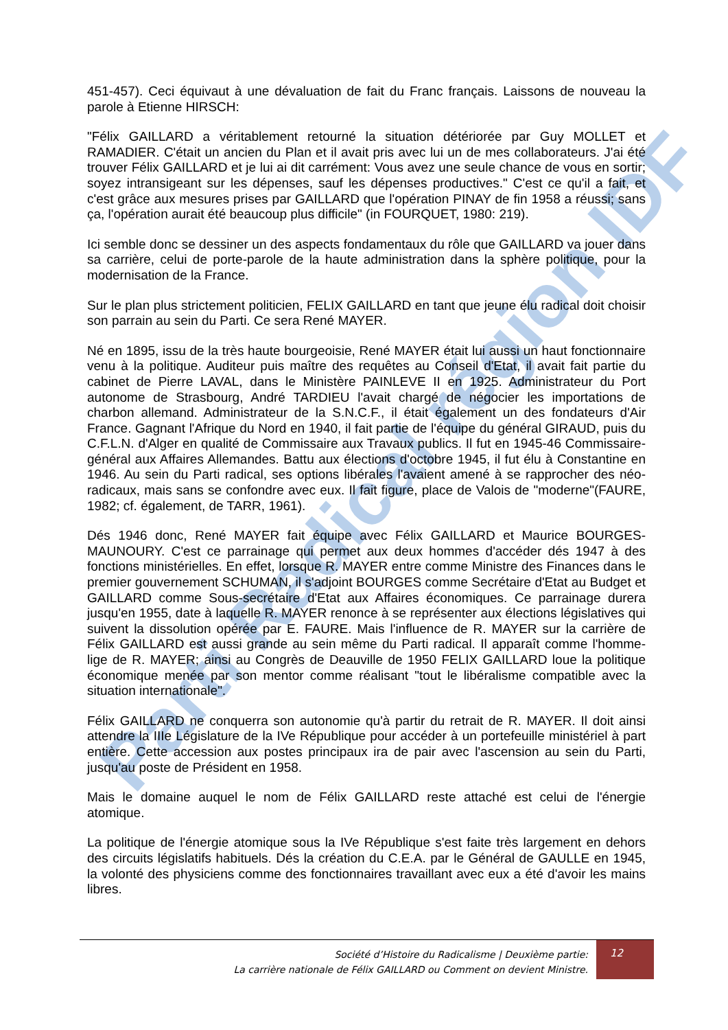Parti Radical région IDF
451-457). Ceci équivaut à une dévaluation de fait du Franc français. Laissons de nouveau la parole à Etienne HIRSCH:
"Félix GAILLARD a véritablement retourné la situation détériorée par Guy MOLLET et RAMADIER. C'était un ancien du Plan et il avait pris avec lui un de mes collaborateurs. J'ai été trouver Félix GAILLARD et je lui ai dit carrément: Vous avez une seule chance de vous en sortir; soyez intransigeant sur les dépenses, sauf les dépenses productives." C'est ce qu'il a fait, et c'est grâce aux mesures prises par GAILLARD que l'opération PINAY de fin 1958 a réussi; sans ça, l'opération aurait été beaucoup plus difficile" (in FOURQUET, 1980: 219).
Ici semble donc se dessiner un des aspects fondamentaux du rôle que GAILLARD va jouer dans sa carrière, celui de porte-parole de la haute administration dans la sphère politique, pour la modernisation de la France.
Sur le plan plus strictement politicien, FELIX GAILLARD en tant que jeune élu radical doit choisir son parrain au sein du Parti. Ce sera René MAYER.
Né en 1895, issu de la très haute bourgeoisie, René MAYER était lui aussi un haut fonctionnaire venu à la politique. Auditeur puis maître des requêtes au Conseil d'Etat, il avait fait partie du cabinet de Pierre LAVAL, dans le Ministère PAINLEVE II en 1925. Administrateur du Port autonome de Strasbourg, André TARDIEU l'avait chargé de négocier les importations de charbon allemand. Administrateur de la S.N.C.F., il était également un des fondateurs d'Air France. Gagnant l'Afrique du Nord en 1940, il fait partie de l'équipe du général GIRAUD, puis du C.F.L.N. d'Alger en qualité de Commissaire aux Travaux publics. Il fut en 1945-46 Commissaire-général aux Affaires Allemandes. Battu aux élections d'octobre 1945, il fut élu à Constantine en 1946. Au sein du Parti radical, ses options libérales l'avaient amené à se rapprocher des néo-radicaux, mais sans se confondre avec eux. Il fait figure, place de Valois de "moderne"(FAURE, 1982; cf. également, de TARR, 1961).
Dés 1946 donc, René MAYER fait équipe avec Félix GAILLARD et Maurice BOURGES-MAUNOURY. C'est ce parrainage qui permet aux deux hommes d'accéder dés 1947 à des fonctions ministérielles. En effet, lorsque R. MAYER entre comme Ministre des Finances dans le premier gouvernement SCHUMAN, il s'adjoint BOURGES comme Secrétaire d'Etat au Budget et GAILLARD comme Sous-secrétaire d'Etat aux Affaires économiques. Ce parrainage durera jusqu'en 1955, date à laquelle R. MAYER renonce à se représenter aux élections législatives qui suivent la dissolution opérée par E. FAURE. Mais l'influence de R. MAYER sur la carrière de Félix GAILLARD est aussi grande au sein même du Parti radical. Il apparaît comme l'homme-lige de R. MAYER; ainsi au Congrès de Deauville de 1950 FELIX GAILLARD loue la politique économique menée par son mentor comme réalisant "tout le libéralisme compatible avec la situation internationale".
Félix GAILLARD ne conquerra son autonomie qu'à partir du retrait de R. MAYER. Il doit ainsi attendre la IIIe Législature de la IVe République pour accéder à un portefeuille ministériel à part entière. Cette accession aux postes principaux ira de pair avec l'ascension au sein du Parti, jusqu'au poste de Président en 1958.
Mais le domaine auquel le nom de Félix GAILLARD reste attaché est celui de l'énergie atomique.
La politique de l'énergie atomique sous la IVe République s'est faite très largement en dehors des circuits législatifs habituels. Dés la création du C.E.A. par le Général de GAULLE en 1945, la volonté des physiciens comme des fonctionnaires travaillant avec eux a été d'avoir les mains libres.
Société d’Histoire du Radicalisme | Deuxième partie:
La carrière nationale de Félix GAILLARD ou Comment on devient Ministre.
12